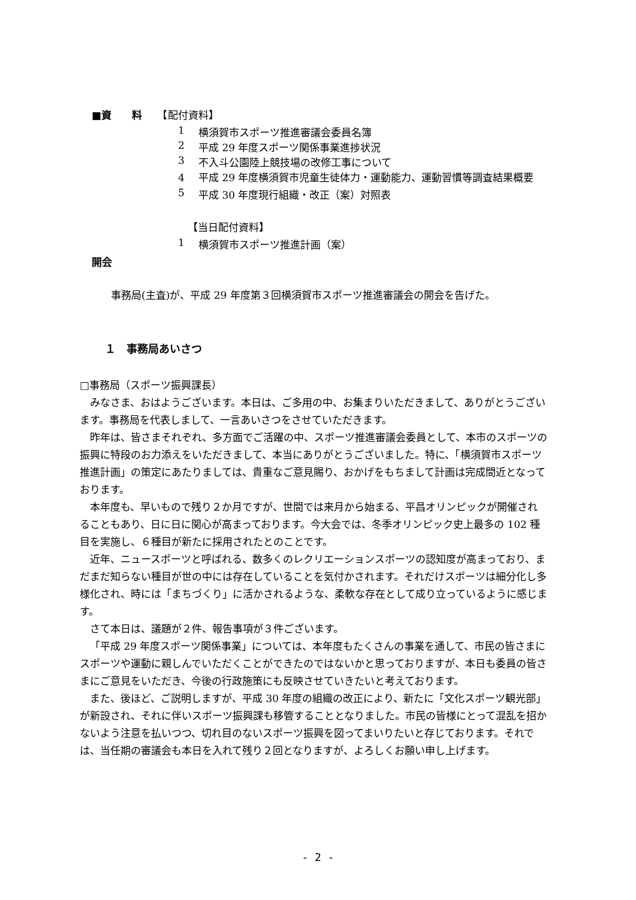■資　　料　　【配付資料】
1 横須賀市スポーツ推進審議会委員名簿
2 平成 29 年度スポーツ関係事業進捗状況
3 不入斗公園陸上競技場の改修工事について
4 平成 29 年度横須賀市児童生徒体力・運動能力、運動習慣等調査結果概要
5 平成 30 年度現行組織・改正（案）対照表
【当日配付資料】
1 横須賀市スポーツ推進計画（案）
開会
事務局(主査)が、平成 29 年度第３回横須賀市スポーツ推進審議会の開会を告げた。
１　事務局あいさつ
□事務局（スポーツ振興課長）
みなさま、おはようございます。本日は、ご多用の中、お集まりいただきまして、ありがとうございます。事務局を代表しまして、一言あいさつをさせていただきます。
昨年は、皆さまそれぞれ、多方面でご活躍の中、スポーツ推進審議会委員として、本市のスポーツの振興に特段のお力添えをいただきまして、本当にありがとうございました。特に、「横須賀市スポーツ推進計画」の策定にあたりましては、貴重なご意見賜り、おかげをもちまして計画は完成間近となっております。
本年度も、早いもので残り２か月ですが、世間では来月から始まる、平昌オリンピックが開催されることもあり、日に日に関心が高まっております。今大会では、冬季オリンピック史上最多の 102 種目を実施し、６種目が新たに採用されたとのことです。
近年、ニュースポーツと呼ばれる、数多くのレクリエーションスポーツの認知度が高まっており、まだまだ知らない種目が世の中には存在していることを気付かされます。それだけスポーツは細分化し多様化され、時には「まちづくり」に活かされるような、柔軟な存在として成り立っているように感じます。
さて本日は、議題が２件、報告事項が３件ございます。
「平成 29 年度スポーツ関係事業」については、本年度もたくさんの事業を通して、市民の皆さまにスポーツや運動に親しんでいただくことができたのではないかと思っておりますが、本日も委員の皆さまにご意見をいただき、今後の行政施策にも反映させていきたいと考えております。
また、後ほど、ご説明しますが、平成 30 年度の組織の改正により、新たに「文化スポーツ観光部」が新設され、それに伴いスポーツ振興課も移管することとなりました。市民の皆様にとって混乱を招かないよう注意を払いつつ、切れ目のないスポーツ振興を図ってまいりたいと存じております。それでは、当任期の審議会も本日を入れて残り２回となりますが、よろしくお願い申し上げます。
- 2 -